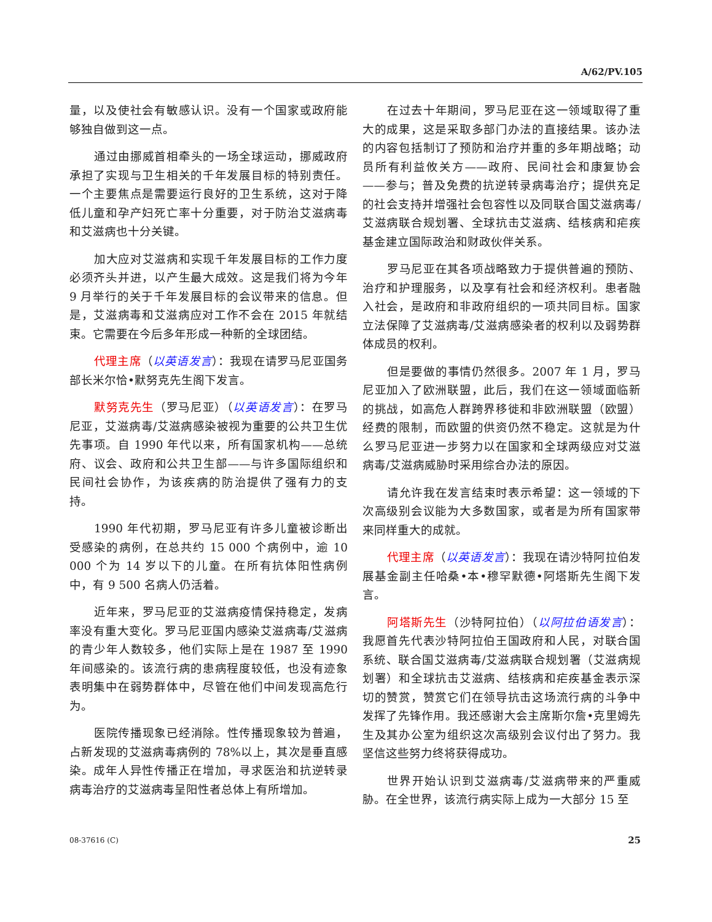A/62/PV.105
量，以及使社会有敏感认识。没有一个国家或政府能够独自做到这一点。
通过由挪威首相牵头的一场全球运动，挪威政府承担了实现与卫生相关的千年发展目标的特别责任。一个主要焦点是需要运行良好的卫生系统，这对于降低儿童和孕产妇死亡率十分重要，对于防治艾滋病毒和艾滋病也十分关键。
加大应对艾滋病和实现千年发展目标的工作力度必须齐头并进，以产生最大成效。这是我们将为今年 9 月举行的关于千年发展目标的会议带来的信息。但是，艾滋病毒和艾滋病应对工作不会在 2015 年就结束。它需要在今后多年形成一种新的全球团结。
代理主席（以英语发言）：我现在请罗马尼亚国务部长米尔恰•默努克先生阁下发言。
默努克先生（罗马尼亚）（以英语发言）：在罗马尼亚，艾滋病毒/艾滋病感染被视为重要的公共卫生优先事项。自 1990 年代以来，所有国家机构——总统府、议会、政府和公共卫生部——与许多国际组织和民间社会协作，为该疾病的防治提供了强有力的支持。
1990 年代初期，罗马尼亚有许多儿童被诊断出受感染的病例，在总共约 15 000 个病例中，逾 10 000 个为 14 岁以下的儿童。在所有抗体阳性病例中，有 9 500 名病人仍活着。
近年来，罗马尼亚的艾滋病疫情保持稳定，发病率没有重大变化。罗马尼亚国内感染艾滋病毒/艾滋病的青少年人数较多，他们实际上是在 1987 至 1990 年间感染的。该流行病的患病程度较低，也没有迹象表明集中在弱势群体中，尽管在他们中间发现高危行为。
医院传播现象已经消除。性传播现象较为普遍，占新发现的艾滋病毒病例的 78%以上，其次是垂直感染。成年人异性传播正在增加，寻求医治和抗逆转录病毒治疗的艾滋病毒呈阳性者总体上有所增加。
在过去十年期间，罗马尼亚在这一领域取得了重大的成果，这是采取多部门办法的直接结果。该办法的内容包括制订了预防和治疗并重的多年期战略；动员所有利益攸关方——政府、民间社会和康复协会——参与；普及免费的抗逆转录病毒治疗；提供充足的社会支持并增强社会包容性以及同联合国艾滋病毒/艾滋病联合规划署、全球抗击艾滋病、结核病和疟疾基金建立国际政治和财政伙伴关系。
罗马尼亚在其各项战略致力于提供普遍的预防、治疗和护理服务，以及享有社会和经济权利。患者融入社会，是政府和非政府组织的一项共同目标。国家立法保障了艾滋病毒/艾滋病感染者的权利以及弱势群体成员的权利。
但是要做的事情仍然很多。2007 年 1 月，罗马尼亚加入了欧洲联盟，此后，我们在这一领域面临新的挑战，如高危人群跨界移徙和非欧洲联盟（欧盟）经费的限制，而欧盟的供资仍然不稳定。这就是为什么罗马尼亚进一步努力以在国家和全球两级应对艾滋病毒/艾滋病威胁时采用综合办法的原因。
请允许我在发言结束时表示希望：这一领域的下次高级别会议能为大多数国家，或者是为所有国家带来同样重大的成就。
代理主席（以英语发言）：我现在请沙特阿拉伯发展基金副主任哈桑•本•穆罕默德•阿塔斯先生阁下发言。
阿塔斯先生（沙特阿拉伯）（以阿拉伯语发言）：我愿首先代表沙特阿拉伯王国政府和人民，对联合国系统、联合国艾滋病毒/艾滋病联合规划署（艾滋病规划署）和全球抗击艾滋病、结核病和疟疾基金表示深切的赞赏，赞赏它们在领导抗击这场流行病的斗争中发挥了先锋作用。我还感谢大会主席斯尔詹•克里姆先生及其办公室为组织这次高级别会议付出了努力。我坚信这些努力终将获得成功。
世界开始认识到艾滋病毒/艾滋病带来的严重威胁。在全世界，该流行病实际上成为一大部分 15 至
08-37616 (C) 25